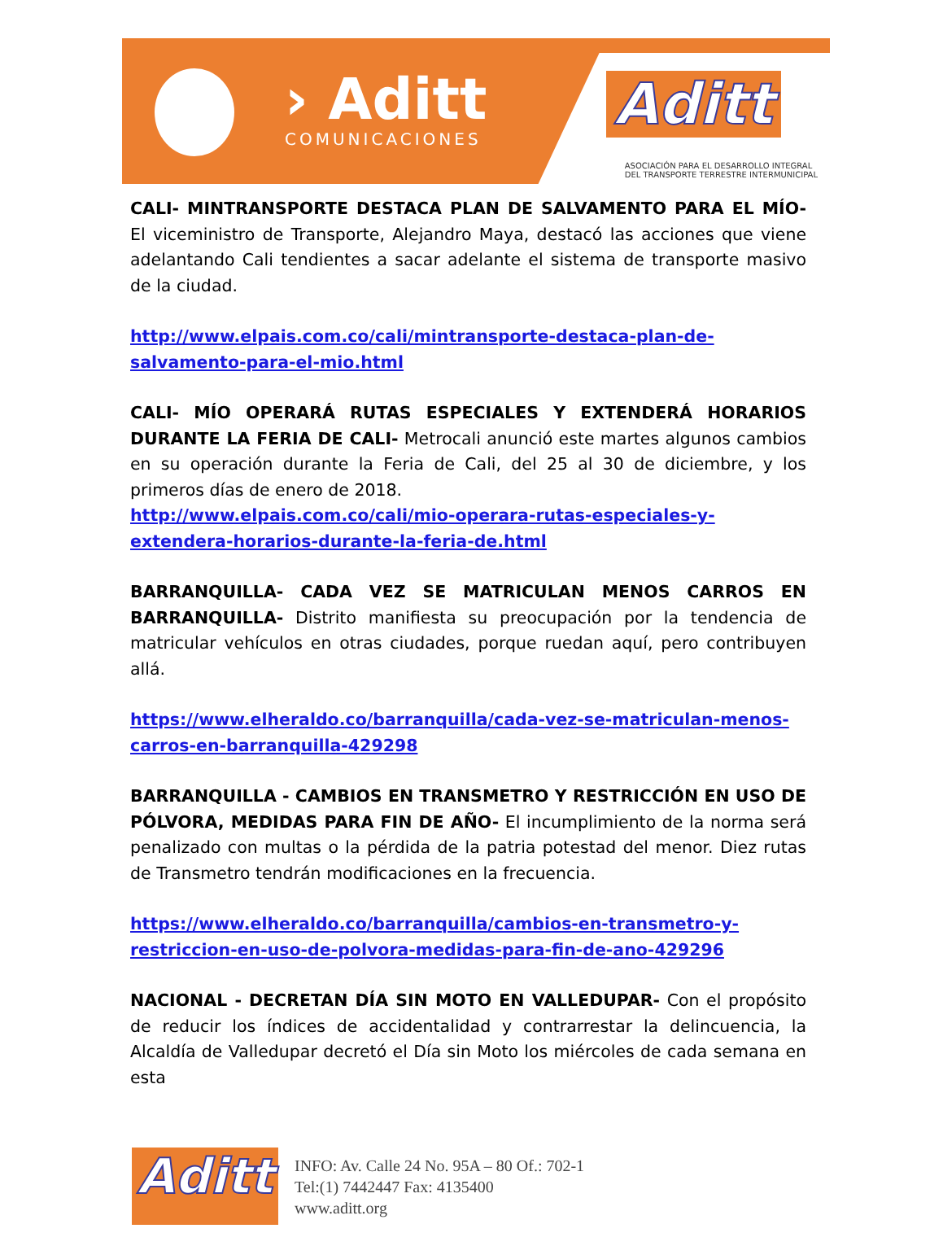› Aditt
COMUNICACIONES
Aditt
ASOCIACIÓN PARA EL DESARROLLO INTEGRAL
DEL TRANSPORTE TERRESTRE INTERMUNICIPAL
CALI- MINTRANSPORTE DESTACA PLAN DE SALVAMENTO PARA EL MÍO- El viceministro de Transporte, Alejandro Maya, destacó las acciones que viene adelantando Cali tendientes a sacar adelante el sistema de transporte masivo de la ciudad.
http://www.elpais.com.co/cali/mintransporte-destaca-plan-de-salvamento-para-el-mio.html
CALI- MÍO OPERARÁ RUTAS ESPECIALES Y EXTENDERÁ HORARIOS DURANTE LA FERIA DE CALI- Metrocali anunció este martes algunos cambios en su operación durante la Feria de Cali, del 25 al 30 de diciembre, y los primeros días de enero de 2018.
http://www.elpais.com.co/cali/mio-operara-rutas-especiales-y-extendera-horarios-durante-la-feria-de.html
BARRANQUILLA- CADA VEZ SE MATRICULAN MENOS CARROS EN BARRANQUILLA- Distrito manifiesta su preocupación por la tendencia de matricular vehículos en otras ciudades, porque ruedan aquí, pero contribuyen allá.
https://www.elheraldo.co/barranquilla/cada-vez-se-matriculan-menos-carros-en-barranquilla-429298
BARRANQUILLA - CAMBIOS EN TRANSMETRO Y RESTRICCIÓN EN USO DE PÓLVORA, MEDIDAS PARA FIN DE AÑO- El incumplimiento de la norma será penalizado con multas o la pérdida de la patria potestad del menor. Diez rutas de Transmetro tendrán modificaciones en la frecuencia.
https://www.elheraldo.co/barranquilla/cambios-en-transmetro-y-restriccion-en-uso-de-polvora-medidas-para-fin-de-ano-429296
NACIONAL - DECRETAN DÍA SIN MOTO EN VALLEDUPAR- Con el propósito de reducir los índices de accidentalidad y contrarrestar la delincuencia, la Alcaldía de Valledupar decretó el Día sin Moto los miércoles de cada semana en esta
Aditt
INFO: Av. Calle 24 No. 95A – 80 Of.: 702-1
Tel:(1) 7442447 Fax: 4135400
www.aditt.org